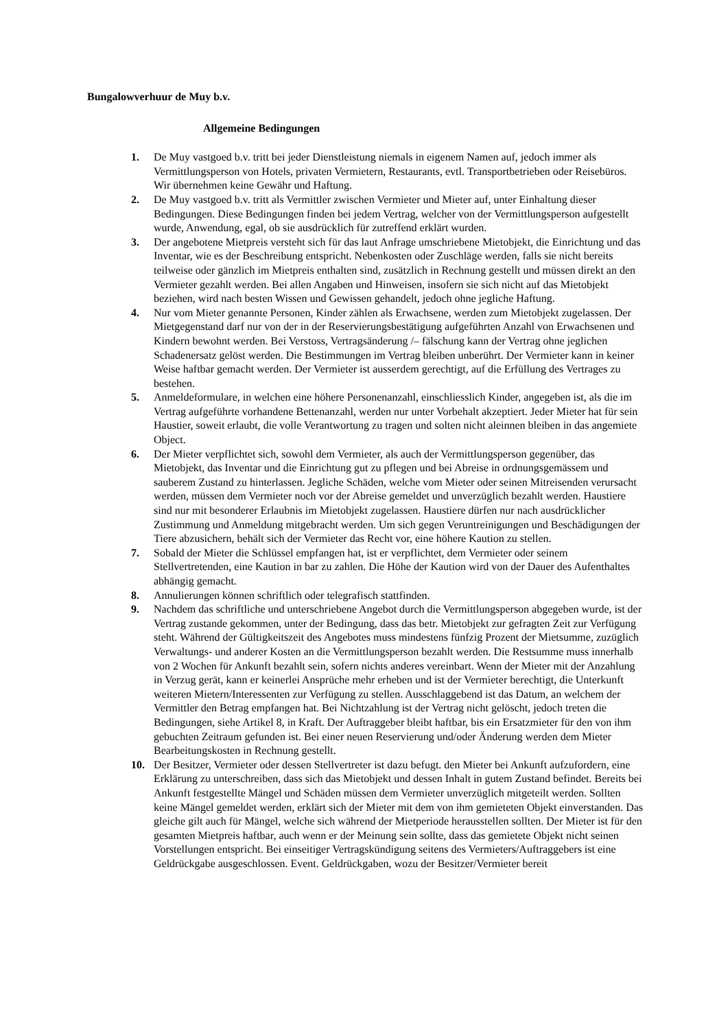Bungalowverhuur de Muy b.v.
Allgemeine Bedingungen
1. De Muy vastgoed b.v. tritt bei jeder Dienstleistung niemals in eigenem Namen auf, jedoch immer als Vermittlungsperson von Hotels, privaten Vermietern, Restaurants, evtl. Transportbetrieben oder Reisebüros. Wir übernehmen keine Gewähr und Haftung.
2. De Muy vastgoed b.v. tritt als Vermittler zwischen Vermieter und Mieter auf, unter Einhaltung dieser Bedingungen. Diese Bedingungen finden bei jedem Vertrag, welcher von der Vermittlungsperson aufgestellt wurde, Anwendung, egal, ob sie ausdrücklich für zutreffend erklärt wurden.
3. Der angebotene Mietpreis versteht sich für das laut Anfrage umschriebene Mietobjekt, die Einrichtung und das Inventar, wie es der Beschreibung entspricht. Nebenkosten oder Zuschläge werden, falls sie nicht bereits teilweise oder gänzlich im Mietpreis enthalten sind, zusätzlich in Rechnung gestellt und müssen direkt an den Vermieter gezahlt werden. Bei allen Angaben und Hinweisen, insofern sie sich nicht auf das Mietobjekt beziehen, wird nach besten Wissen und Gewissen gehandelt, jedoch ohne jegliche Haftung.
4. Nur vom Mieter genannte Personen, Kinder zählen als Erwachsene, werden zum Mietobjekt zugelassen. Der Mietgegenstand darf nur von der in der Reservierungsbestätigung aufgeführten Anzahl von Erwachsenen und Kindern bewohnt werden. Bei Verstoss, Vertragsänderung /– fälschung kann der Vertrag ohne jeglichen Schadenersatz gelöst werden. Die Bestimmungen im Vertrag bleiben unberührt. Der Vermieter kann in keiner Weise haftbar gemacht werden. Der Vermieter ist ausserdem gerechtigt, auf die Erfüllung des Vertrages zu bestehen.
5. Anmeldeformulare, in welchen eine höhere Personenanzahl, einschliesslich Kinder, angegeben ist, als die im Vertrag aufgeführte vorhandene Bettenanzahl, werden nur unter Vorbehalt akzeptiert. Jeder Mieter hat für sein Haustier, soweit erlaubt, die volle Verantwortung zu tragen und solten nicht aleinnen bleiben in das angemiete Object.
6. Der Mieter verpflichtet sich, sowohl dem Vermieter, als auch der Vermittlungsperson gegenüber, das Mietobjekt, das Inventar und die Einrichtung gut zu pflegen und bei Abreise in ordnungsgemässem und sauberem Zustand zu hinterlassen. Jegliche Schäden, welche vom Mieter oder seinen Mitreisenden verursacht werden, müssen dem Vermieter noch vor der Abreise gemeldet und unverzüglich bezahlt werden. Haustiere sind nur mit besonderer Erlaubnis im Mietobjekt zugelassen. Haustiere dürfen nur nach ausdrücklicher Zustimmung und Anmeldung mitgebracht werden. Um sich gegen Veruntreinigungen und Beschädigungen der Tiere abzusichern, behält sich der Vermieter das Recht vor, eine höhere Kaution zu stellen.
7. Sobald der Mieter die Schlüssel empfangen hat, ist er verpflichtet, dem Vermieter oder seinem Stellvertretenden, eine Kaution in bar zu zahlen. Die Höhe der Kaution wird von der Dauer des Aufenthaltes abhängig gemacht.
8. Annulierungen können schriftlich oder telegrafisch stattfinden.
9. Nachdem das schriftliche und unterschriebene Angebot durch die Vermittlungsperson abgegeben wurde, ist der Vertrag zustande gekommen, unter der Bedingung, dass das betr. Mietobjekt zur gefragten Zeit zur Verfügung steht. Während der Gültigkeitszeit des Angebotes muss mindestens fünfzig Prozent der Mietsumme, zuzüglich Verwaltungs- und anderer Kosten an die Vermittlungsperson bezahlt werden. Die Restsumme muss innerhalb von 2 Wochen für Ankunft bezahlt sein, sofern nichts anderes vereinbart. Wenn der Mieter mit der Anzahlung in Verzug gerät, kann er keinerlei Ansprüche mehr erheben und ist der Vermieter berechtigt, die Unterkunft weiteren Mietern/Interessenten zur Verfügung zu stellen. Ausschlaggebend ist das Datum, an welchem der Vermittler den Betrag empfangen hat. Bei Nichtzahlung ist der Vertrag nicht gelöscht, jedoch treten die Bedingungen, siehe Artikel 8, in Kraft. Der Auftraggeber bleibt haftbar, bis ein Ersatzmieter für den von ihm gebuchten Zeitraum gefunden ist. Bei einer neuen Reservierung und/oder Änderung werden dem Mieter Bearbeitungskosten in Rechnung gestellt.
10. Der Besitzer, Vermieter oder dessen Stellvertreter ist dazu befugt. den Mieter bei Ankunft aufzufordern, eine Erklärung zu unterschreiben, dass sich das Mietobjekt und dessen Inhalt in gutem Zustand befindet. Bereits bei Ankunft festgestellte Mängel und Schäden müssen dem Vermieter unverzüglich mitgeteilt werden. Sollten keine Mängel gemeldet werden, erklärt sich der Mieter mit dem von ihm gemieteten Objekt einverstanden. Das gleiche gilt auch für Mängel, welche sich während der Mietperiode herausstellen sollten. Der Mieter ist für den gesamten Mietpreis haftbar, auch wenn er der Meinung sein sollte, dass das gemietete Objekt nicht seinen Vorstellungen entspricht. Bei einseitiger Vertragskündigung seitens des Vermieters/Auftraggebers ist eine Geldrückgabe ausgeschlossen. Event. Geldrückgaben, wozu der Besitzer/Vermieter bereit